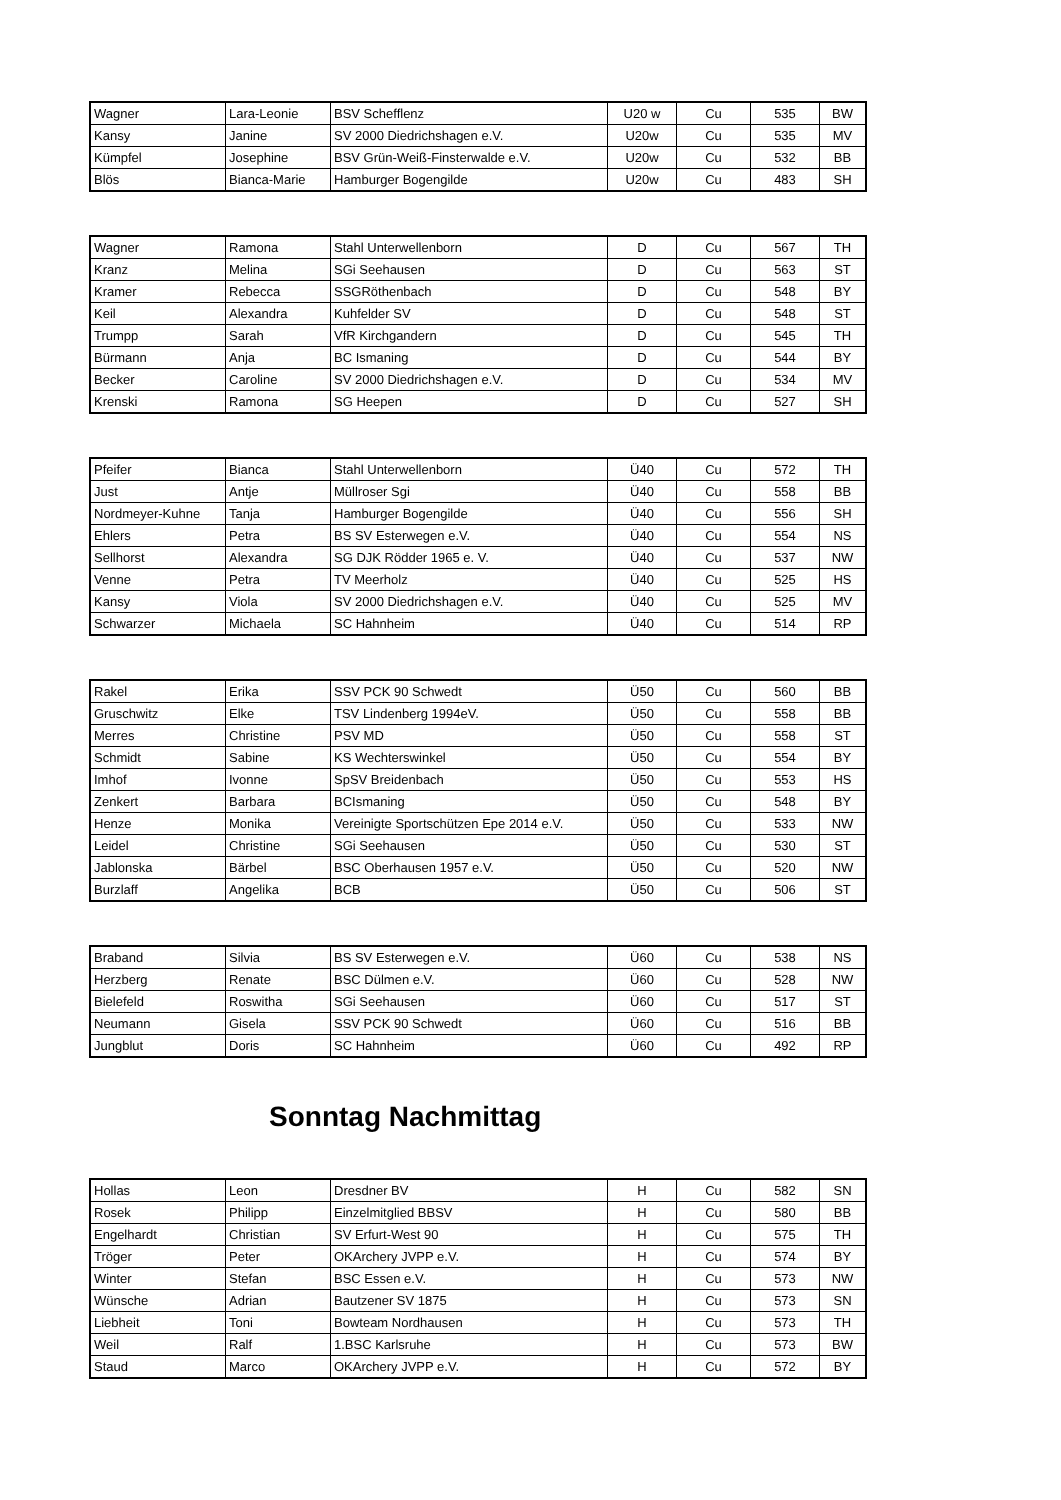| Wagner | Lara-Leonie | BSV Schefflenz | U20 w | Cu | 535 | BW |
| Kansy | Janine | SV 2000 Diedrichshagen e.V. | U20w | Cu | 535 | MV |
| Kümpfel | Josephine | BSV Grün-Weiß-Finsterwalde e.V. | U20w | Cu | 532 | BB |
| Blös | Bianca-Marie | Hamburger Bogengilde | U20w | Cu | 483 | SH |
| Wagner | Ramona | Stahl Unterwellenborn | D | Cu | 567 | TH |
| Kranz | Melina | SGi Seehausen | D | Cu | 563 | ST |
| Kramer | Rebecca | SSGRöthenbach | D | Cu | 548 | BY |
| Keil | Alexandra | Kuhfelder SV | D | Cu | 548 | ST |
| Trumpp | Sarah | VfR Kirchgandern | D | Cu | 545 | TH |
| Bürmann | Anja | BC Ismaning | D | Cu | 544 | BY |
| Becker | Caroline | SV 2000 Diedrichshagen e.V. | D | Cu | 534 | MV |
| Krenski | Ramona | SG Heepen | D | Cu | 527 | SH |
| Pfeifer | Bianca | Stahl Unterwellenborn | Ü40 | Cu | 572 | TH |
| Just | Antje | Müllroser Sgi | Ü40 | Cu | 558 | BB |
| Nordmeyer-Kuhne | Tanja | Hamburger Bogengilde | Ü40 | Cu | 556 | SH |
| Ehlers | Petra | BS SV Esterwegen e.V. | Ü40 | Cu | 554 | NS |
| Sellhorst | Alexandra | SG DJK Rödder 1965 e. V. | Ü40 | Cu | 537 | NW |
| Venne | Petra | TV Meerholz | Ü40 | Cu | 525 | HS |
| Kansy | Viola | SV 2000 Diedrichshagen e.V. | Ü40 | Cu | 525 | MV |
| Schwarzer | Michaela | SC Hahnheim | Ü40 | Cu | 514 | RP |
| Rakel | Erika | SSV PCK 90 Schwedt | Ü50 | Cu | 560 | BB |
| Gruschwitz | Elke | TSV Lindenberg 1994eV. | Ü50 | Cu | 558 | BB |
| Merres | Christine | PSV MD | Ü50 | Cu | 558 | ST |
| Schmidt | Sabine | KS Wechterswinkel | Ü50 | Cu | 554 | BY |
| Imhof | Ivonne | SpSV Breidenbach | Ü50 | Cu | 553 | HS |
| Zenkert | Barbara | BCIsmaning | Ü50 | Cu | 548 | BY |
| Henze | Monika | Vereinigte Sportschützen Epe 2014 e.V. | Ü50 | Cu | 533 | NW |
| Leidel | Christine | SGi Seehausen | Ü50 | Cu | 530 | ST |
| Jablonska | Bärbel | BSC Oberhausen 1957 e.V. | Ü50 | Cu | 520 | NW |
| Burzlaff | Angelika | BCB | Ü50 | Cu | 506 | ST |
| Braband | Silvia | BS SV Esterwegen e.V. | Ü60 | Cu | 538 | NS |
| Herzberg | Renate | BSC Dülmen e.V. | Ü60 | Cu | 528 | NW |
| Bielefeld | Roswitha | SGi Seehausen | Ü60 | Cu | 517 | ST |
| Neumann | Gisela | SSV PCK 90 Schwedt | Ü60 | Cu | 516 | BB |
| Jungblut | Doris | SC Hahnheim | Ü60 | Cu | 492 | RP |
Sonntag Nachmittag
| Hollas | Leon | Dresdner BV | H | Cu | 582 | SN |
| Rosek | Philipp | Einzelmitglied BBSV | H | Cu | 580 | BB |
| Engelhardt | Christian | SV Erfurt-West 90 | H | Cu | 575 | TH |
| Tröger | Peter | OKArchery JVPP e.V. | H | Cu | 574 | BY |
| Winter | Stefan | BSC Essen e.V. | H | Cu | 573 | NW |
| Wünsche | Adrian | Bautzener SV 1875 | H | Cu | 573 | SN |
| Liebheit | Toni | Bowteam Nordhausen | H | Cu | 573 | TH |
| Weil | Ralf | 1.BSC Karlsruhe | H | Cu | 573 | BW |
| Staud | Marco | OKArchery JVPP e.V. | H | Cu | 572 | BY |